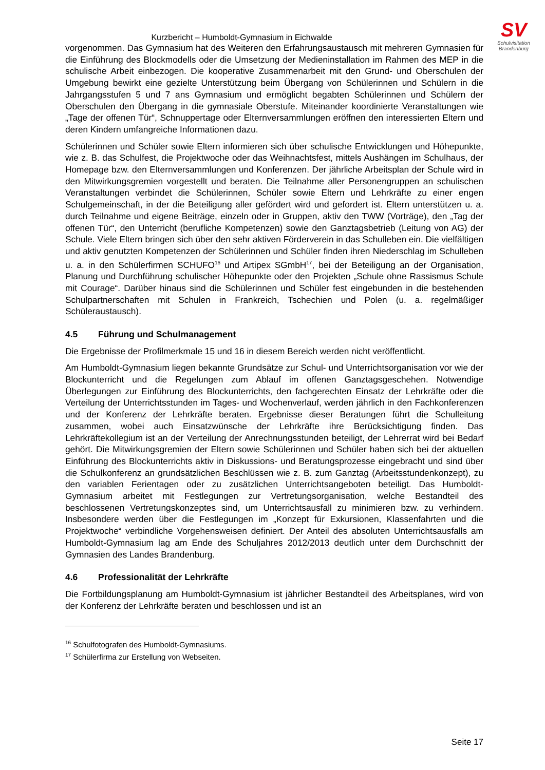SV
Schulvisitation
Brandenburg
Kurzbericht – Humboldt-Gymnasium in Eichwalde
vorgenommen. Das Gymnasium hat des Weiteren den Erfahrungsaustausch mit mehreren Gymnasien für die Einführung des Blockmodells oder die Umsetzung der Medieninstallation im Rahmen des MEP in die schulische Arbeit einbezogen. Die kooperative Zusammenarbeit mit den Grund- und Oberschulen der Umgebung bewirkt eine gezielte Unterstützung beim Übergang von Schülerinnen und Schülern in die Jahrgangsstufen 5 und 7 ans Gymnasium und ermöglicht begabten Schülerinnen und Schülern der Oberschulen den Übergang in die gymnasiale Oberstufe. Miteinander koordinierte Veranstaltungen wie „Tage der offenen Tür“, Schnuppertage oder Elternversammlungen eröffnen den interessierten Eltern und deren Kindern umfangreiche Informationen dazu.
Schülerinnen und Schüler sowie Eltern informieren sich über schulische Entwicklungen und Höhepunkte, wie z. B. das Schulfest, die Projektwoche oder das Weihnachtsfest, mittels Aushängen im Schulhaus, der Homepage bzw. den Elternversammlungen und Konferenzen. Der jährliche Arbeitsplan der Schule wird in den Mitwirkungsgremien vorgestellt und beraten. Die Teilnahme aller Personengruppen an schulischen Veranstaltungen verbindet die Schülerinnen, Schüler sowie Eltern und Lehrkräfte zu einer engen Schulgemeinschaft, in der die Beteiligung aller gefördert wird und gefordert ist. Eltern unterstützen u. a. durch Teilnahme und eigene Beiträge, einzeln oder in Gruppen, aktiv den TWW (Vorträge), den „Tag der offenen Tür“, den Unterricht (berufliche Kompetenzen) sowie den Ganztagsbetrieb (Leitung von AG) der Schule. Viele Eltern bringen sich über den sehr aktiven Förderverein in das Schulleben ein. Die vielfältigen und aktiv genutzten Kompetenzen der Schülerinnen und Schüler finden ihren Niederschlag im Schulleben u. a. in den Schülerfirmen SCHUFO<sup>16</sup> und Artipex SGmbH<sup>17</sup>, bei der Beteiligung an der Organisation, Planung und Durchführung schulischer Höhepunkte oder den Projekten „Schule ohne Rassismus Schule mit Courage“. Darüber hinaus sind die Schülerinnen und Schüler fest eingebunden in die bestehenden Schulpartnerschaften mit Schulen in Frankreich, Tschechien und Polen (u. a. regelmäßiger Schüleraustausch).
4.5 Führung und Schulmanagement
Die Ergebnisse der Profilmerkmale 15 und 16 in diesem Bereich werden nicht veröffentlicht.
Am Humboldt-Gymnasium liegen bekannte Grundsätze zur Schul- und Unterrichts­organisation vor wie der Blockunterricht und die Regelungen zum Ablauf im offenen Ganztagsgeschehen. Notwendige Überlegungen zur Einführung des Blockunterrichts, den fachgerechten Einsatz der Lehrkräfte oder die Verteilung der Unterrichtsstunden im Tages- und Wochenverlauf, werden jährlich in den Fachkonferenzen und der Konferenz der Lehrkräfte beraten. Ergebnisse dieser Beratungen führt die Schulleitung zusammen, wobei auch Einsatzwünsche der Lehrkräfte ihre Berücksichtigung finden. Das Lehrkräftekollegium ist an der Verteilung der Anrechnungsstunden beteiligt, der Lehrerrat wird bei Bedarf gehört. Die Mitwirkungsgremien der Eltern sowie Schülerinnen und Schüler haben sich bei der aktuellen Einführung des Blockunterrichts aktiv in Diskussions- und Beratungsprozesse eingebracht und sind über die Schulkonferenz an grundsätzlichen Beschlüssen wie z. B. zum Ganztag (Arbeitsstundenkonzept), zu den variablen Ferientagen oder zu zusätzlichen Unterrichtsangeboten beteiligt. Das Humboldt-Gymnasium arbeitet mit Festlegungen zur Vertretungsorganisation, welche Bestandteil des beschlossenen Vertretungskonzeptes sind, um Unterrichtsausfall zu minimieren bzw. zu verhindern. Insbesondere werden über die Festlegungen im „Konzept für Exkursionen, Klassenfahrten und die Projektwoche“ verbindliche Vorgehensweisen definiert. Der Anteil des absoluten Unterrichtsausfalls am Humboldt-Gymnasium lag am Ende des Schuljahres 2012/2013 deutlich unter dem Durchschnitt der Gymnasien des Landes Brandenburg.
4.6 Professionalität der Lehrkräfte
Die Fortbildungsplanung am Humboldt-Gymnasium ist jährlicher Bestandteil des Arbeitsplanes, wird von der Konferenz der Lehrkräfte beraten und beschlossen und ist an
<sup>16</sup> Schulfotografen des Humboldt-Gymnasiums.
<sup>17</sup> Schülerfirma zur Erstellung von Webseiten.
Seite 17